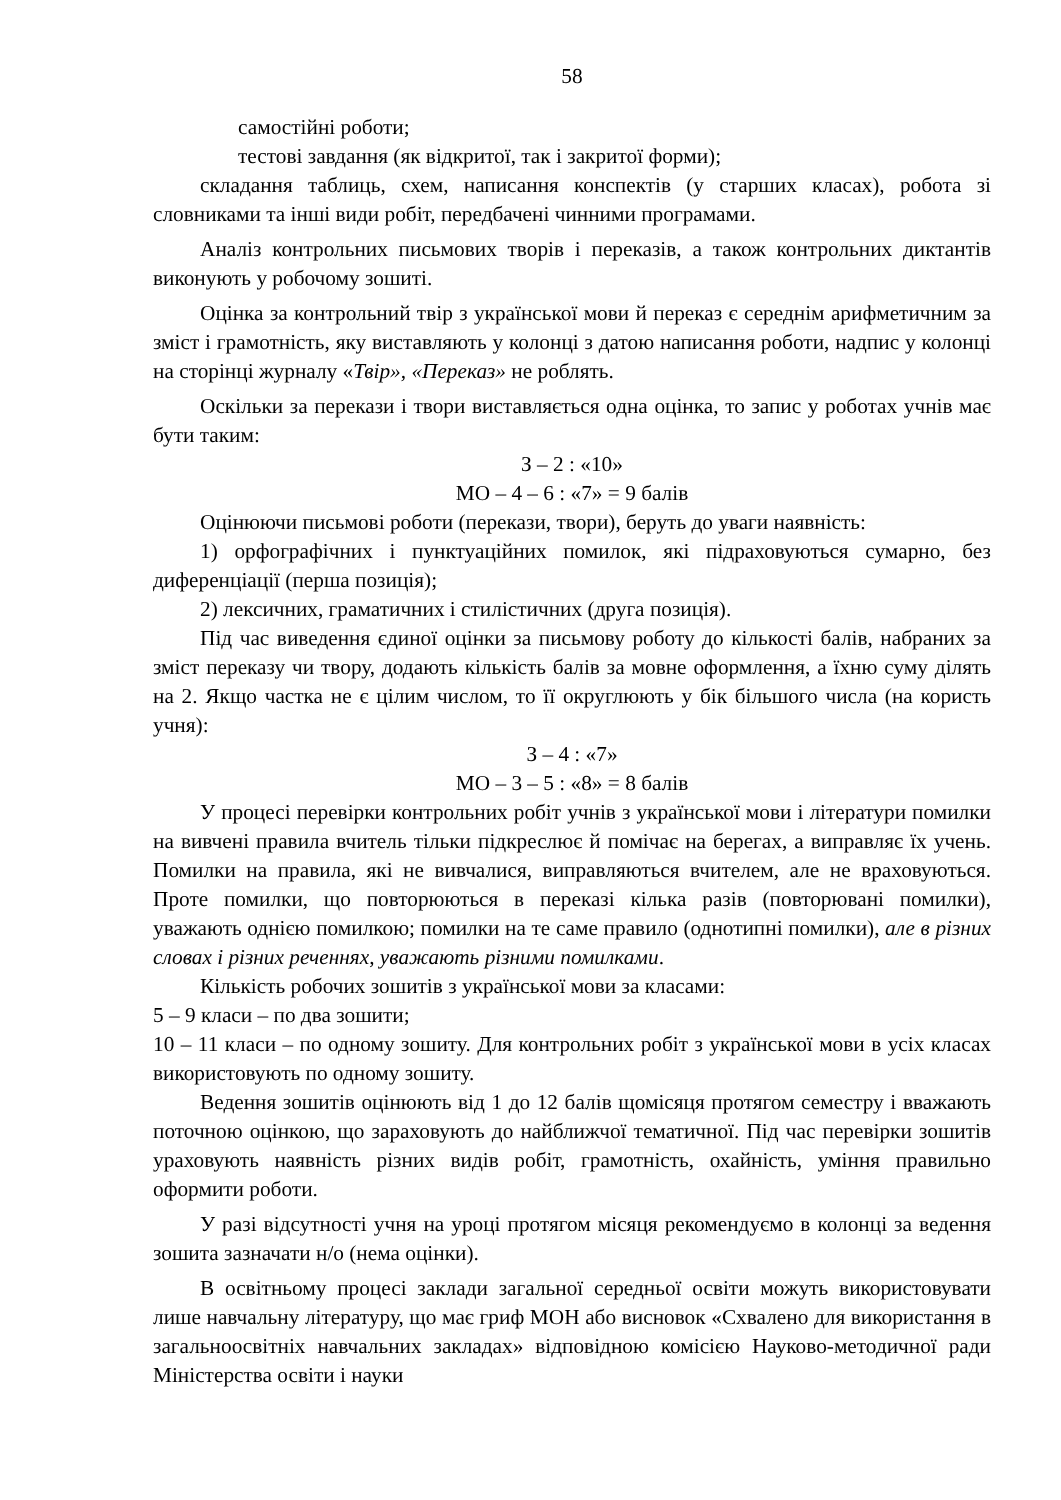58
самостійні роботи;
тестові завдання (як відкритої, так і закритої форми);
складання таблиць, схем, написання конспектів (у старших класах), робота зі словниками та інші види робіт, передбачені чинними програмами.
Аналіз контрольних письмових творів і переказів, а також контрольних диктантів виконують у робочому зошиті.
Оцінка за контрольний твір з української мови й переказ є середнім арифметичним за зміст і грамотність, яку виставляють у колонці з датою написання роботи, надпис у колонці на сторінці журналу «Твір», «Переказ» не роблять.
Оскільки за перекази і твори виставляється одна оцінка, то запис у роботах учнів має бути таким:
З – 2 : «10»
МО – 4 – 6 : «7» = 9 балів
Оцінюючи письмові роботи (перекази, твори), беруть до уваги наявність:
1) орфографічних і пунктуаційних помилок, які підраховуються сумарно, без диференціації (перша позиція);
2) лексичних, граматичних і стилістичних (друга позиція).
Під час виведення єдиної оцінки за письмову роботу до кількості балів, набраних за зміст переказу чи твору, додають кількість балів за мовне оформлення, а їхню суму ділять на 2. Якщо частка не є цілим числом, то її округлюють у бік більшого числа (на користь учня):
З – 4 : «7»
МО – 3 – 5 : «8» = 8 балів
У процесі перевірки контрольних робіт учнів з української мови і літератури помилки на вивчені правила вчитель тільки підкреслює й помічає на берегах, а виправляє їх учень. Помилки на правила, які не вивчалися, виправляються вчителем, але не враховуються. Проте помилки, що повторюються в переказі кілька разів (повторювані помилки), уважають однією помилкою; помилки на те саме правило (однотипні помилки), але в різних словах і різних реченнях, уважають різними помилками.
Кількість робочих зошитів з української мови за класами:
5 – 9 класи – по два зошити;
10 – 11 класи – по одному зошиту. Для контрольних робіт з української мови в усіх класах використовують по одному зошиту.
Ведення зошитів оцінюють від 1 до 12 балів щомісяця протягом семестру і вважають поточною оцінкою, що зараховують до найближчої тематичної. Під час перевірки зошитів ураховують наявність різних видів робіт, грамотність, охайність, уміння правильно оформити роботи.
У разі відсутності учня на уроці протягом місяця рекомендуємо в колонці за ведення зошита зазначати н/о (нема оцінки).
В освітньому процесі заклади загальної середньої освіти можуть використовувати лише навчальну літературу, що має гриф МОН або висновок «Схвалено для використання в загальноосвітніх навчальних закладах» відповідною комісією Науково-методичної ради Міністерства освіти і науки